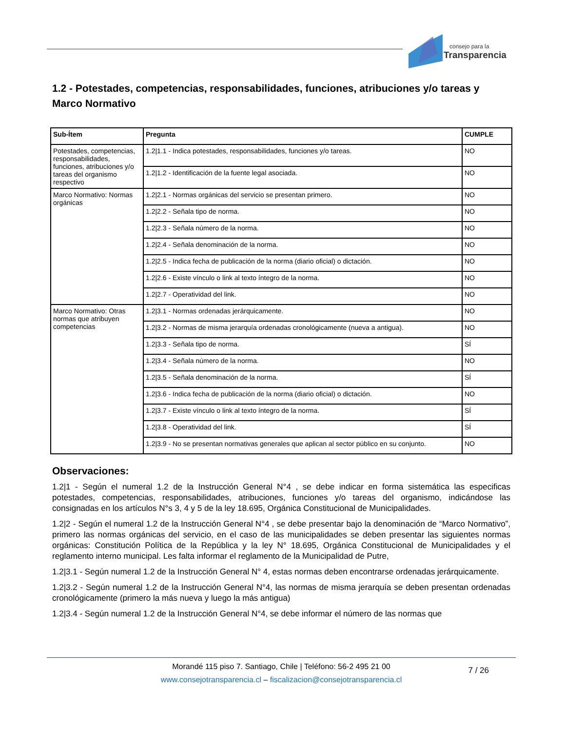consejo para la
Transparencia
1.2 - Potestades, competencias, responsabilidades, funciones, atribuciones y/o tareas y Marco Normativo
| Sub-Ítem | Pregunta | CUMPLE |
| --- | --- | --- |
| Potestades, competencias, responsabilidades, funciones, atribuciones y/o tareas del organismo respectivo | 1.2/1.1 - Indica potestades, responsabilidades, funciones y/o tareas. | NO |
| | 1.2/1.2 - Identificación de la fuente legal asociada. | NO |
| Marco Normativo: Normas orgánicas | 1.2/2.1 - Normas orgánicas del servicio se presentan primero. | NO |
| | 1.2/2.2 - Señala tipo de norma. | NO |
| | 1.2/2.3 - Señala número de la norma. | NO |
| | 1.2/2.4 - Señala denominación de la norma. | NO |
| | 1.2/2.5 - Indica fecha de publicación de la norma (diario oficial) o dictación. | NO |
| | 1.2/2.6 - Existe vínculo o link al texto íntegro de la norma. | NO |
| | 1.2/2.7 - Operatividad del link. | NO |
| Marco Normativo: Otras normas que atribuyen competencias | 1.2/3.1 - Normas ordenadas jerárquicamente. | NO |
| | 1.2/3.2 - Normas de misma jerarquía ordenadas cronológicamente (nueva a antigua). | NO |
| | 1.2/3.3 - Señala tipo de norma. | SÍ |
| | 1.2/3.4 - Señala número de la norma. | NO |
| | 1.2/3.5 - Señala denominación de la norma. | SÍ |
| | 1.2/3.6 - Indica fecha de publicación de la norma (diario oficial) o dictación. | NO |
| | 1.2/3.7 - Existe vínculo o link al texto íntegro de la norma. | SÍ |
| | 1.2/3.8 - Operatividad del link. | SÍ |
| | 1.2/3.9 - No se presentan normativas generales que aplican al sector público en su conjunto. | NO |
Observaciones:
1.2|1 - Según el numeral 1.2 de la Instrucción General N°4 , se debe indicar en forma sistemática las especificas potestades, competencias, responsabilidades, atribuciones, funciones y/o tareas del organismo, indicándose las consignadas en los artículos N°s 3, 4 y 5 de la ley 18.695, Orgánica Constitucional de Municipalidades.
1.2|2 - Según el numeral 1.2 de la Instrucción General N°4 , se debe presentar bajo la denominación de “Marco Normativo”, primero las normas orgánicas del servicio, en el caso de las municipalidades se deben presentar las siguientes normas orgánicas: Constitución Política de la República y la ley N° 18.695, Orgánica Constitucional de Municipalidades y el reglamento interno municipal. Les falta informar el reglamento de la Municipalidad de Putre,
1.2|3.1 - Según numeral 1.2 de la Instrucción General N° 4, estas normas deben encontrarse ordenadas jerárquicamente.
1.2|3.2 - Según numeral 1.2 de la Instrucción General N°4, las normas de misma jerarquía se deben presentan ordenadas cronológicamente (primero la más nueva y luego la más antigua)
1.2|3.4 - Según numeral 1.2 de la Instrucción General N°4, se debe informar el número de las normas que
7 / 26
Morandé 115 piso 7. Santiago, Chile | Teléfono: 56-2 495 21 00
www.consejotransparencia.cl – fiscalizacion@consejotransparencia.cl